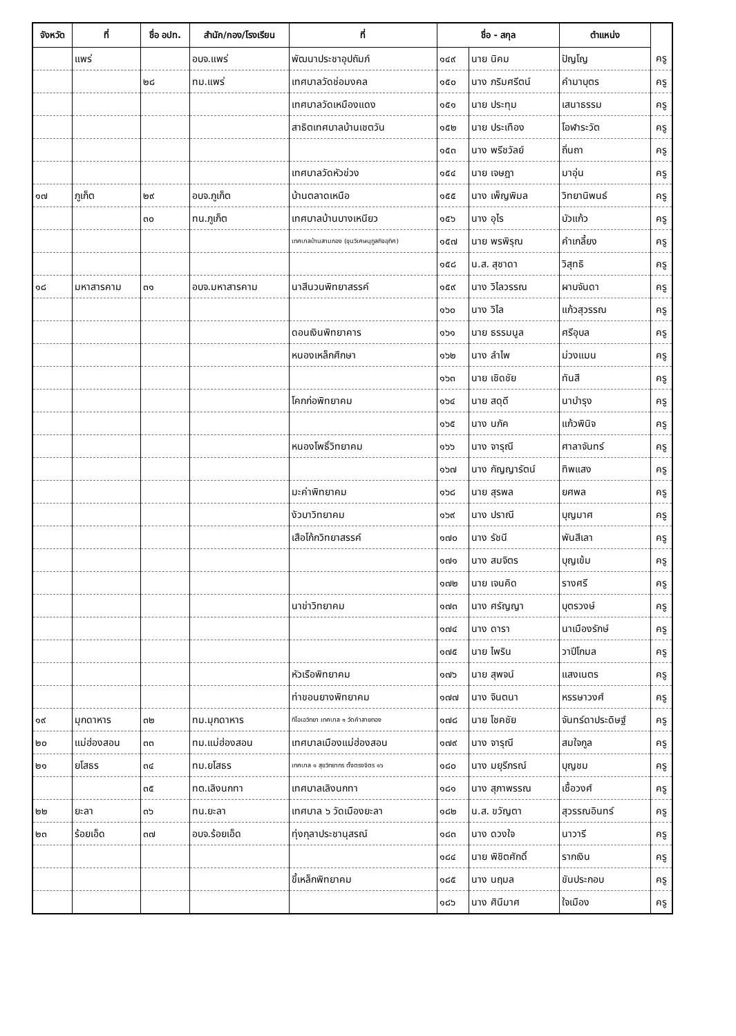| จังหวัด | ที่ | ชื่อ อปท. | สำนัก/กอง/โรงเรียน | ที่ | ชื่อ - สกุล | | ตำแหน่ง | |
| --- | --- | --- | --- | --- | --- | --- | --- | --- |
| | แพร่ | | อบจ.แพร่ | พัฒนาประชาอุปถัมภ์ | ๑๔๙ | นาย นิคม | ปัญโญ | ครู |
| | | ๒๘ | ทม.แพร่ | เทศบาลวัดช่อมงคล | ๑๕๐ | นาง ภริมศรีตน์ | คำมาบุตร | ครู |
| | | | | เทศบาลวัดเหมืองแดง | ๑๕๑ | นาย ประทุม | เสนาธรรม | ครู |
| | | | | สาธิตเทศบาลบ้านเชตวัน | ๑๕๒ | นาย ประเทือง | โอฬาระวัต | ครู |
| | | | | | ๑๕๓ | นาง พรีชวัลย์ | ถิ่นถา | ครู |
| | | | | เทศบาลวัดหัวข่วง | ๑๕๔ | นาย เจษฎา | มาอุ่น | ครู |
| ๑๗ | ภูเก็ต | ๒๙ | อบจ.ภูเก็ต | บ้านตลาดเหนือ | ๑๕๕ | นาง เพ็ญพิมล | วิทยานิพนธ์ | ครู |
| | | ๓๐ | ทน.ภูเก็ต | เทศบาลบ้านบางเหนียว | ๑๕๖ | นาง อุไร | บัวแก้ว | ครู |
| | | | | เทศบาลบ้านสามกอง (ขุนวิเศษนุกูลกิจอุทิศ) | ๑๕๗ | นาย พรพิรุณ | คำเกลี้ยง | ครู |
| | | | | | ๑๕๘ | น.ส. สุชาดา | วิสุทธิ | ครู |
| ๑๘ | มหาสารคาม | ๓๑ | อบจ.มหาสารคาม | นาสีนวนพิทยาสรรค์ | ๑๕๙ | นาง วิไลวรรณ | ผาบจันดา | ครู |
| | | | | | ๑๖๐ | นาง วิไล | แก้วสุวรรณ | ครู |
| | | | | ดอนเงินพิทยาคาร | ๑๖๑ | นาย ธรรมนูล | ศรีอุบล | ครู |
| | | | | หนองเหล็กศึกษา | ๑๖๒ | นาง ลำไพ | ม่วงแมน | ครู |
| | | | | | ๑๖๓ | นาย เชิดชัย | ทันสี | ครู |
| | | | | โคกก่อพิทยาคม | ๑๖๔ | นาย สดุดี | นาบำรุง | ครู |
| | | | | | ๑๖๕ | นาง นภัค | แก้วพินิจ | ครู |
| | | | | หนองโพธิ์วิทยาคม | ๑๖๖ | นาง จารุณี | ศาลาจันทร์ | ครู |
| | | | | | ๑๖๗ | นาง กัญญารัตน์ | ทิพแสง | ครู |
| | | | | มะค่าพิทยาคม | ๑๖๘ | นาย สุรพล | ยศพล | ครู |
| | | | | งัวบาวิทยาคม | ๑๖๙ | นาง ปราณี | บุญมาศ | ครู |
| | | | | เสือโก้กวิทยาสรรค์ | ๑๗๐ | นาง รัชนี | พันสีเลา | ครู |
| | | | | | ๑๗๑ | นาง สมจิตร | บุญเข้ม | ครู |
| | | | | | ๑๗๒ | นาย เจนคิด | รางศรี | ครู |
| | | | | นาข่าวิทยาคม | ๑๗๓ | นาง ศรัญญา | บุตรวงษ์ | ครู |
| | | | | | ๑๗๔ | นาง ดารา | นาเมืองรักษ์ | ครู |
| | | | | | ๑๗๕ | นาย ไพริน | วาปีโกมล | ครู |
| | | | | หัวเรือพิทยาคม | ๑๗๖ | นาย สุพจน์ | แสงเนตร | ครู |
| | | | | ท่าขอนยางพิทยาคม | ๑๗๗ | นาง จินตนา | หรรษาวงศ์ | ครู |
| ๑๙ | มุกดาหาร | ๓๒ | ทม.มุกดาหาร | ทีโอเอวิทยา เทศบาล ๑ วัดคำสายทอง | ๑๗๘ | นาย โชคชัย | จันทร์ดาประดิษฐ์ | ครู |
| ๒๐ | แม่ฮ่องสอน | ๓๓ | ทม.แม่ฮ่องสอน | เทศบาลเมืองแม่ฮ่องสอน | ๑๗๙ | นาง จารุณี | สมใจกูล | ครู |
| ๒๑ | ยโสธร | ๓๔ | ทม.ยโสธร | เทศบาล ๑ สุขวิทยากร ตั้งตรงจิตร ๑๖ | ๑๘๐ | นาง มยุรีภรณ์ | บุญชม | ครู |
| | | ๓๕ | ทต.เลิงนกทา | เทศบาลเลิงนกทา | ๑๘๑ | นาง สุภาพรรณ | เชื้อวงศ์ | ครู |
| ๒๒ | ยะลา | ๓๖ | ทน.ยะลา | เทศบาล ๖ วัดเมืองยะลา | ๑๘๒ | น.ส. ขวัญตา | สุวรรณอินทร์ | ครู |
| ๒๓ | ร้อยเอ็ด | ๓๗ | อบจ.ร้อยเอ็ด | ทุ่งกุลาประชานุสรณ์ | ๑๘๓ | นาง ดวงใจ | นาวารี | ครู |
| | | | | | ๑๘๔ | นาย พิชิตศักดิ์ | รากเงิน | ครู |
| | | | | ขี้เหล็กพิทยาคม | ๑๘๕ | นาง นฤมล | ขันประกอบ | ครู |
| | | | | | ๑๘๖ | นาง ศินีมาศ | ใจเมือง | ครู |